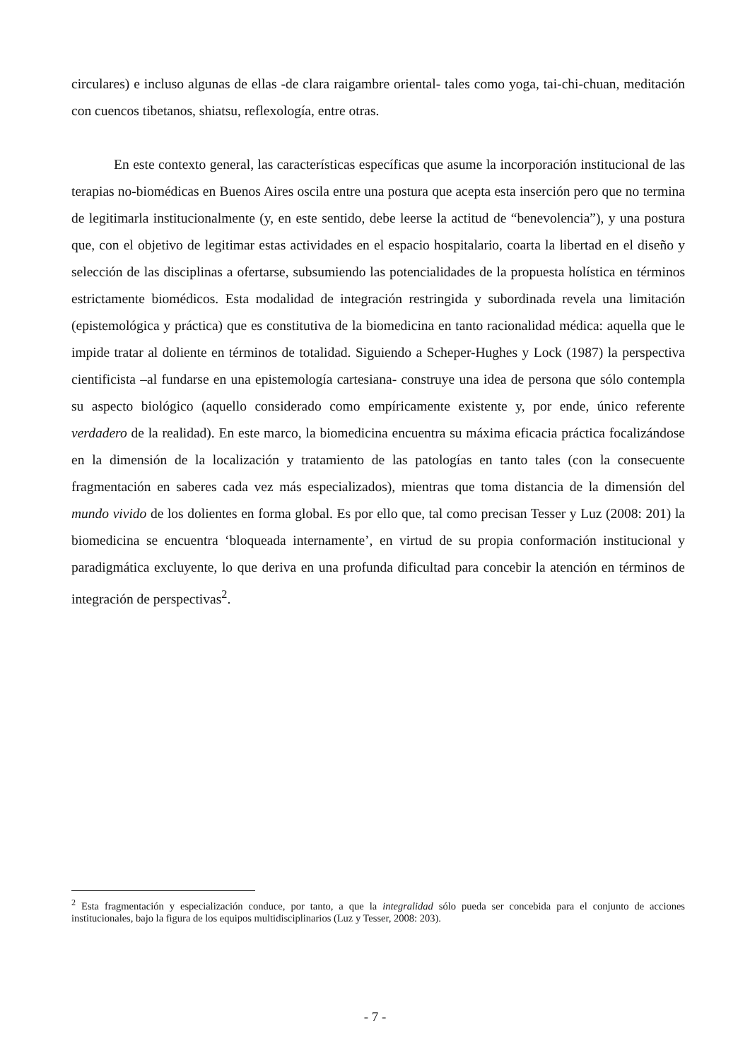circulares) e incluso algunas de ellas -de clara raigambre oriental- tales como yoga, tai-chi-chuan, meditación con cuencos tibetanos, shiatsu, reflexología, entre otras.
En este contexto general, las características específicas que asume la incorporación institucional de las terapias no-biomédicas en Buenos Aires oscila entre una postura que acepta esta inserción pero que no termina de legitimarla institucionalmente (y, en este sentido, debe leerse la actitud de “benevolencia”), y una postura que, con el objetivo de legitimar estas actividades en el espacio hospitalario, coarta la libertad en el diseño y selección de las disciplinas a ofertarse, subsumiendo las potencialidades de la propuesta holística en términos estrictamente biomédicos. Esta modalidad de integración restringida y subordinada revela una limitación (epistemológica y práctica) que es constitutiva de la biomedicina en tanto racionalidad médica: aquella que le impide tratar al doliente en términos de totalidad. Siguiendo a Scheper-Hughes y Lock (1987) la perspectiva cientificista –al fundarse en una epistemología cartesiana- construye una idea de persona que sólo contempla su aspecto biológico (aquello considerado como empíricamente existente y, por ende, único referente verdadero de la realidad). En este marco, la biomedicina encuentra su máxima eficacia práctica focalizándose en la dimensión de la localización y tratamiento de las patologías en tanto tales (con la consecuente fragmentación en saberes cada vez más especializados), mientras que toma distancia de la dimensión del mundo vivido de los dolientes en forma global. Es por ello que, tal como precisan Tesser y Luz (2008: 201) la biomedicina se encuentra ‘bloqueada internamente’, en virtud de su propia conformación institucional y paradigmática excluyente, lo que deriva en una profunda dificultad para concebir la atención en términos de integración de perspectivas<sup>2</sup>.
<sup>2</sup> Esta fragmentación y especialización conduce, por tanto, a que la integralidad sólo pueda ser concebida para el conjunto de acciones institucionales, bajo la figura de los equipos multidisciplinarios (Luz y Tesser, 2008: 203).
- 7 -